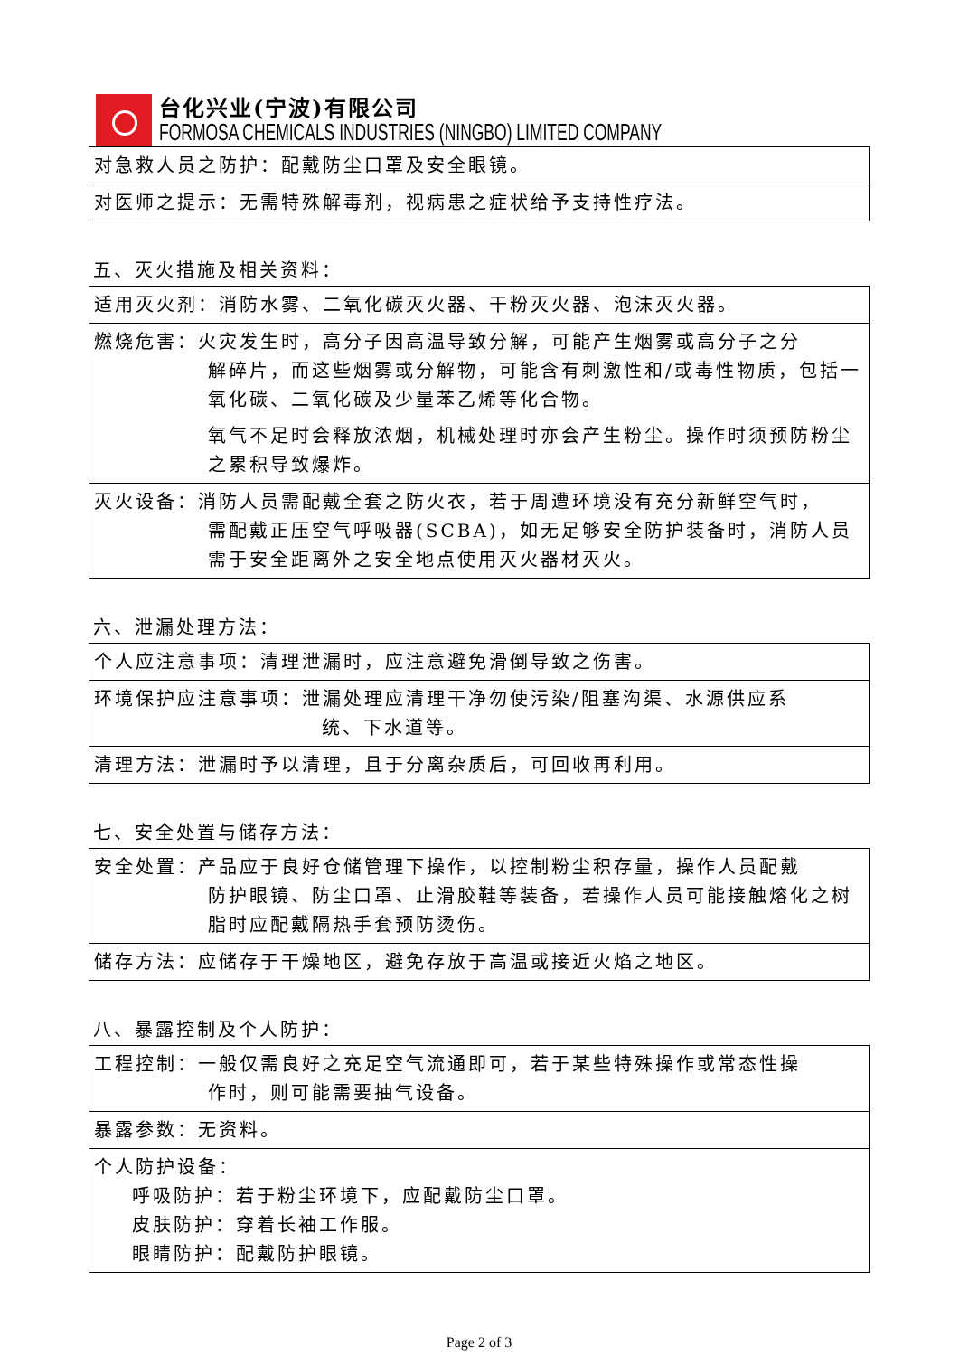台化兴业(宁波)有限公司
FORMOSA CHEMICALS INDUSTRIES (NINGBO) LIMITED COMPANY
| 对急救人员之防护：配戴防尘口罩及安全眼镜。 |
| 对医师之提示：无需特殊解毒剂，视病患之症状给予支持性疗法。 |
五、灭火措施及相关资料：
| 适用灭火剂：消防水雾、二氧化碳灭火器、干粉灭火器、泡沫灭火器。 |
| 燃烧危害：火灾发生时，高分子因高温导致分解，可能产生烟雾或高分子之分 解碎片，而这些烟雾或分解物，可能含有刺激性和/或毒性物质，包括一氧化碳、二氧化碳及少量苯乙烯等化合物。 氧气不足时会释放浓烟，机械处理时亦会产生粉尘。操作时须预防粉尘之累积导致爆炸。 |
| 灭火设备：消防人员需配戴全套之防火衣，若于周遭环境没有充分新鲜空气时， 需配戴正压空气呼吸器(SCBA)，如无足够安全防护装备时，消防人员需于安全距离外之安全地点使用灭火器材灭火。 |
六、泄漏处理方法：
| 个人应注意事项：清理泄漏时，应注意避免滑倒导致之伤害。 |
| 环境保护应注意事项：泄漏处理应清理干净勿使污染/阻塞沟渠、水源供应系 统、下水道等。 |
| 清理方法：泄漏时予以清理，且于分离杂质后，可回收再利用。 |
七、安全处置与储存方法：
| 安全处置：产品应于良好仓储管理下操作，以控制粉尘积存量，操作人员配戴 防护眼镜、防尘口罩、止滑胶鞋等装备，若操作人员可能接触熔化之树脂时应配戴隔热手套预防烫伤。 |
| 储存方法：应储存于干燥地区，避免存放于高温或接近火焰之地区。 |
八、暴露控制及个人防护：
| 工程控制：一般仅需良好之充足空气流通即可，若于某些特殊操作或常态性操 作时，则可能需要抽气设备。 |
| 暴露参数：无资料。 |
| 个人防护设备： 呼吸防护：若于粉尘环境下，应配戴防尘口罩。 皮肤防护：穿着长袖工作服。 眼睛防护：配戴防护眼镜。 |
Page 2 of 3